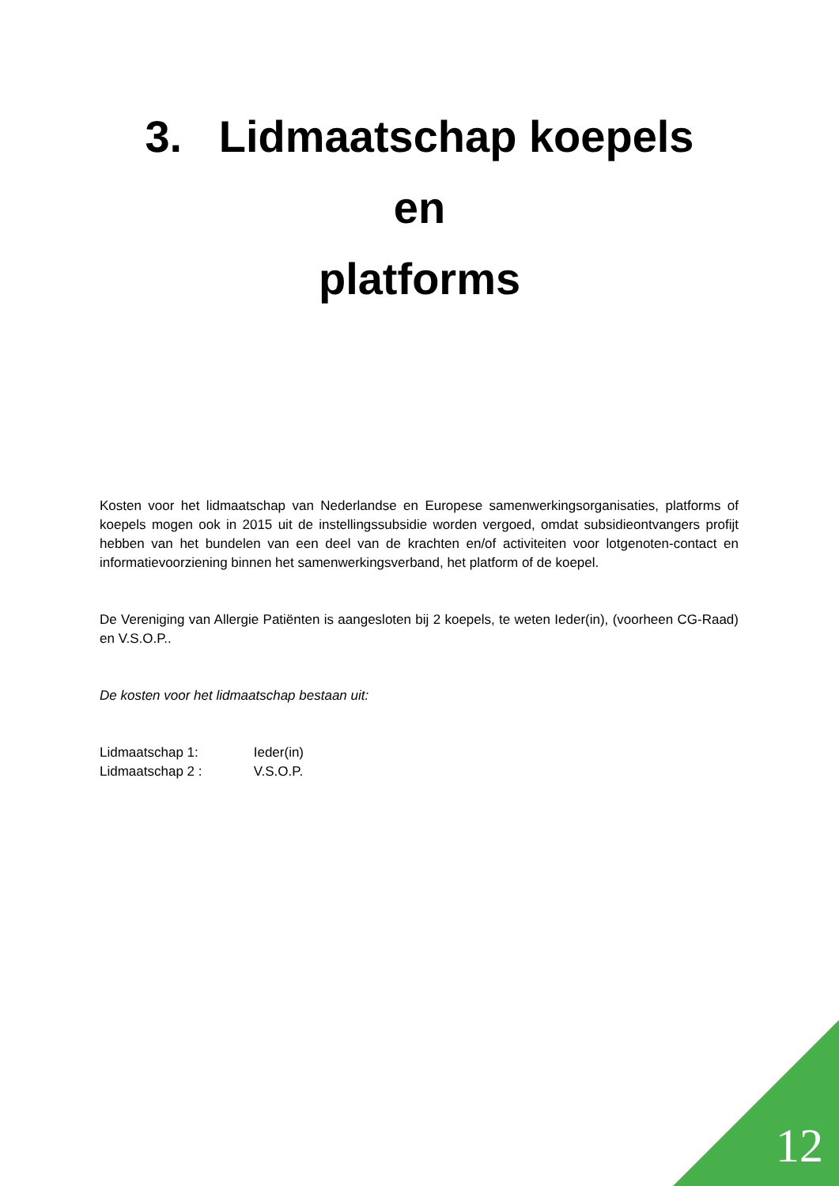3. Lidmaatschap koepels
en
platforms
Kosten voor het lidmaatschap van Nederlandse en Europese samenwerkingsorganisaties, platforms of koepels mogen ook in 2015 uit de instellingssubsidie worden vergoed, omdat subsidieontvangers profijt hebben van het bundelen van een deel van de krachten en/of activiteiten voor lotgenoten-contact en informatievoorziening binnen het samenwerkingsverband, het platform of de koepel.
De Vereniging van Allergie Patiënten is aangesloten bij 2 koepels, te weten Ieder(in), (voorheen CG-Raad) en V.S.O.P..
De kosten voor het lidmaatschap bestaan uit:
Lidmaatschap 1: Ieder(in)
Lidmaatschap 2 : V.S.O.P.
12